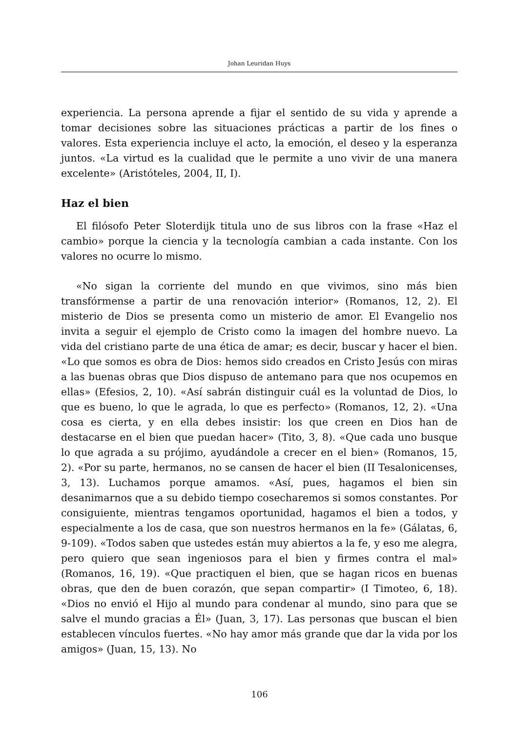Johan Leuridan Huys
experiencia. La persona aprende a fijar el sentido de su vida y aprende a tomar decisiones sobre las situaciones prácticas a partir de los fines o valores. Esta experiencia incluye el acto, la emoción, el deseo y la esperanza juntos. «La virtud es la cualidad que le permite a uno vivir de una manera excelente» (Aristóteles, 2004, II, I).
Haz el bien
El filósofo Peter Sloterdijk titula uno de sus libros con la frase «Haz el cambio» porque la ciencia y la tecnología cambian a cada instante. Con los valores no ocurre lo mismo.
«No sigan la corriente del mundo en que vivimos, sino más bien transfórmense a partir de una renovación interior» (Romanos, 12, 2). El misterio de Dios se presenta como un misterio de amor. El Evangelio nos invita a seguir el ejemplo de Cristo como la imagen del hombre nuevo. La vida del cristiano parte de una ética de amar; es decir, buscar y hacer el bien. «Lo que somos es obra de Dios: hemos sido creados en Cristo Jesús con miras a las buenas obras que Dios dispuso de antemano para que nos ocupemos en ellas» (Efesios, 2, 10). «Así sabrán distinguir cuál es la voluntad de Dios, lo que es bueno, lo que le agrada, lo que es perfecto» (Romanos, 12, 2). «Una cosa es cierta, y en ella debes insistir: los que creen en Dios han de destacarse en el bien que puedan hacer» (Tito, 3, 8). «Que cada uno busque lo que agrada a su prójimo, ayudándole a crecer en el bien» (Romanos, 15, 2). «Por su parte, hermanos, no se cansen de hacer el bien (II Tesalonicenses, 3, 13). Luchamos porque amamos. «Así, pues, hagamos el bien sin desanimarnos que a su debido tiempo cosecharemos si somos constantes. Por consiguiente, mientras tengamos oportunidad, hagamos el bien a todos, y especialmente a los de casa, que son nuestros hermanos en la fe» (Gálatas, 6, 9-109). «Todos saben que ustedes están muy abiertos a la fe, y eso me alegra, pero quiero que sean ingeniosos para el bien y firmes contra el mal» (Romanos, 16, 19). «Que practiquen el bien, que se hagan ricos en buenas obras, que den de buen corazón, que sepan compartir» (I Timoteo, 6, 18). «Dios no envió el Hijo al mundo para condenar al mundo, sino para que se salve el mundo gracias a Él» (Juan, 3, 17). Las personas que buscan el bien establecen vínculos fuertes. «No hay amor más grande que dar la vida por los amigos» (Juan, 15, 13). No
106